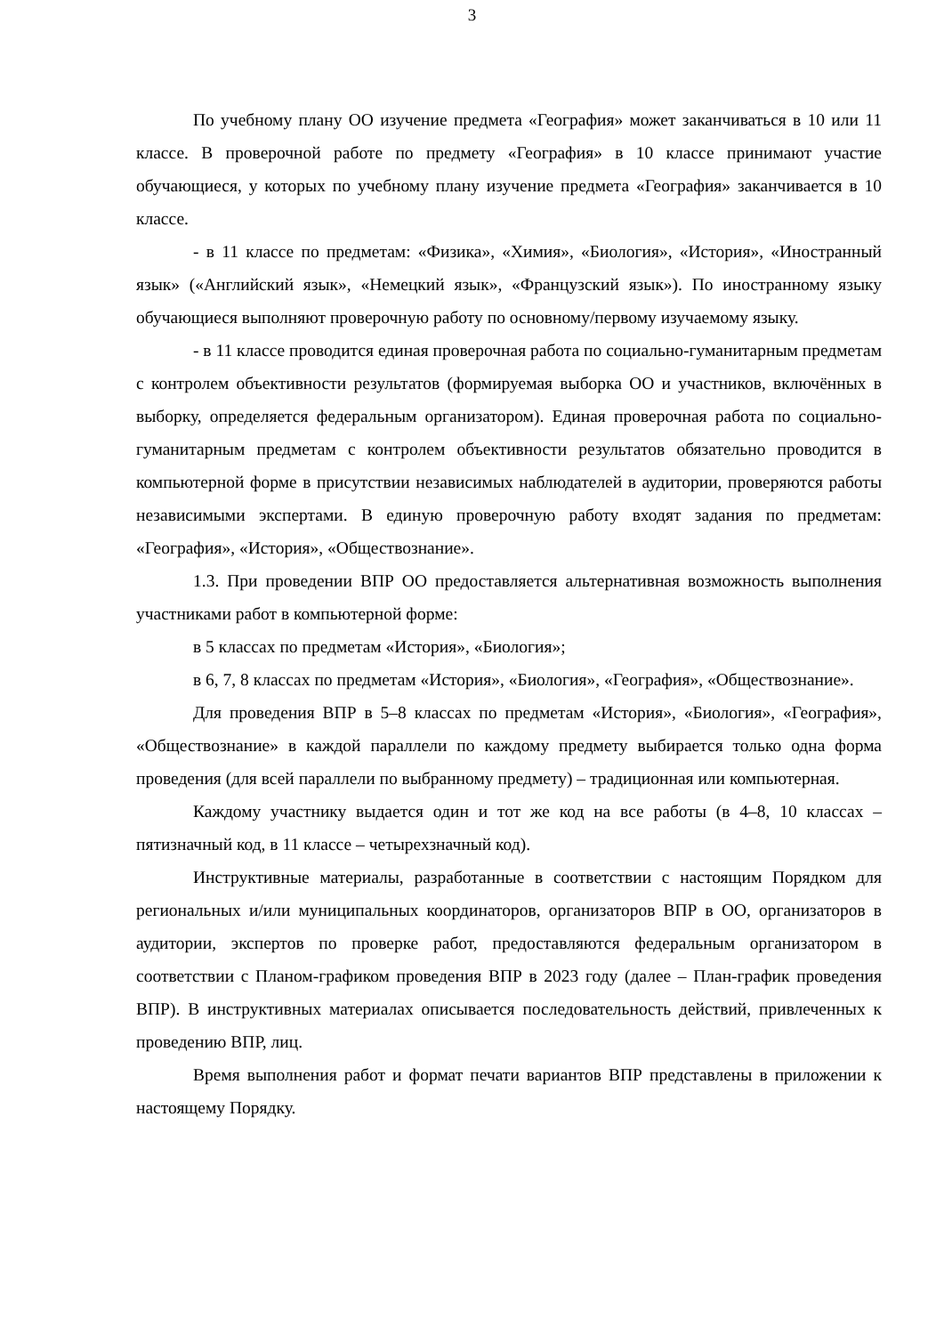3
По учебному плану ОО изучение предмета «География» может заканчиваться в 10 или 11 классе. В проверочной работе по предмету «География» в 10 классе принимают участие обучающиеся, у которых по учебному плану изучение предмета «География» заканчивается в 10 классе.
- в 11 классе по предметам: «Физика», «Химия», «Биология», «История», «Иностранный язык» («Английский язык», «Немецкий язык», «Французский язык»). По иностранному языку обучающиеся выполняют проверочную работу по основному/первому изучаемому языку.
- в 11 классе проводится единая проверочная работа по социально-гуманитарным предметам с контролем объективности результатов (формируемая выборка ОО и участников, включённых в выборку, определяется федеральным организатором). Единая проверочная работа по социально-гуманитарным предметам с контролем объективности результатов обязательно проводится в компьютерной форме в присутствии независимых наблюдателей в аудитории, проверяются работы независимыми экспертами. В единую проверочную работу входят задания по предметам: «География», «История», «Обществознание».
1.3. При проведении ВПР ОО предоставляется альтернативная возможность выполнения участниками работ в компьютерной форме:
в 5 классах по предметам «История», «Биология»;
в 6, 7, 8 классах по предметам «История», «Биология», «География», «Обществознание».
Для проведения ВПР в 5–8 классах по предметам «История», «Биология», «География», «Обществознание» в каждой параллели по каждому предмету выбирается только одна форма проведения (для всей параллели по выбранному предмету) – традиционная или компьютерная.
Каждому участнику выдается один и тот же код на все работы (в 4–8, 10 классах – пятизначный код, в 11 классе – четырехзначный код).
Инструктивные материалы, разработанные в соответствии с настоящим Порядком для региональных и/или муниципальных координаторов, организаторов ВПР в ОО, организаторов в аудитории, экспертов по проверке работ, предоставляются федеральным организатором в соответствии с Планом-графиком проведения ВПР в 2023 году (далее – План-график проведения ВПР). В инструктивных материалах описывается последовательность действий, привлеченных к проведению ВПР, лиц.
Время выполнения работ и формат печати вариантов ВПР представлены в приложении к настоящему Порядку.